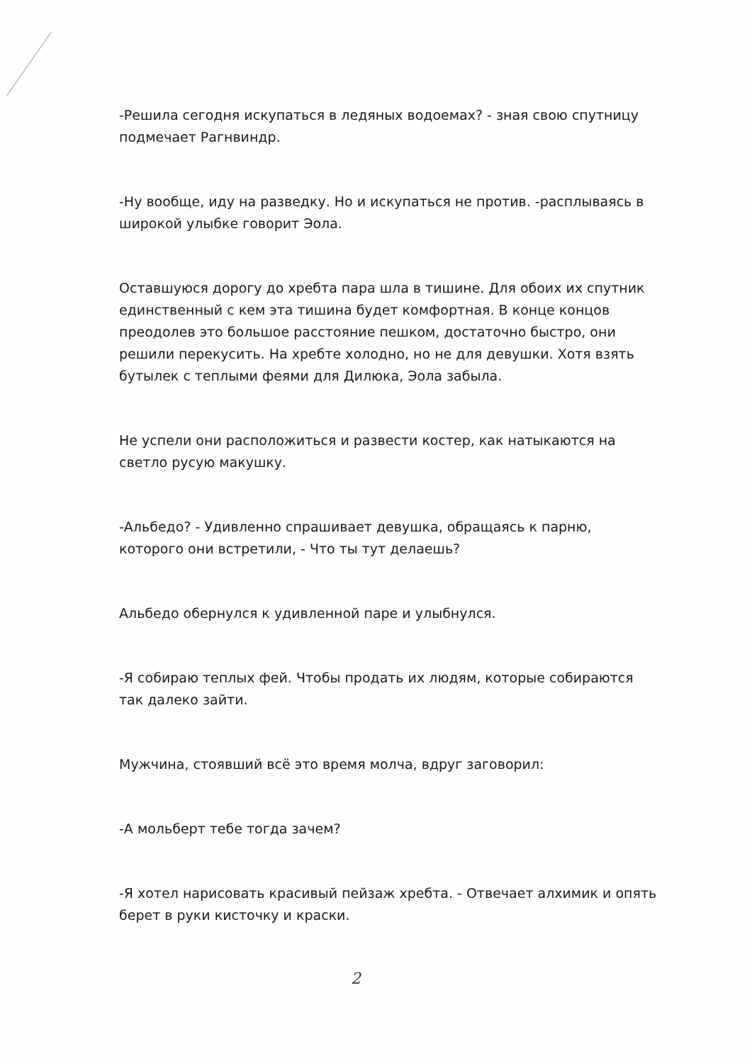-Решила сегодня искупаться в ледяных водоемах? - зная свою спутницу подмечает Рагнвиндр.
-Ну вообще, иду на разведку. Но и искупаться не против. -расплываясь в широкой улыбке говорит Эола.
Оставшуюся дорогу до хребта пара шла в тишине. Для обоих их спутник единственный с кем эта тишина будет комфортная. В конце концов преодолев это большое расстояние пешком, достаточно быстро, они решили перекусить. На хребте холодно, но не для девушки. Хотя взять бутылек с теплыми феями для Дилюка, Эола забыла.
Не успели они расположиться и развести костер, как натыкаются на светло русую макушку.
-Альбедо? - Удивленно спрашивает девушка, обращаясь к парню, которого они встретили, - Что ты тут делаешь?
Альбедо обернулся к удивленной паре и улыбнулся.
-Я собираю теплых фей. Чтобы продать их людям, которые собираются так далеко зайти.
Мужчина, стоявший всё это время молча, вдруг заговорил:
-А мольберт тебе тогда зачем?
-Я хотел нарисовать красивый пейзаж хребта. - Отвечает алхимик и опять берет в руки кисточку и краски.
2